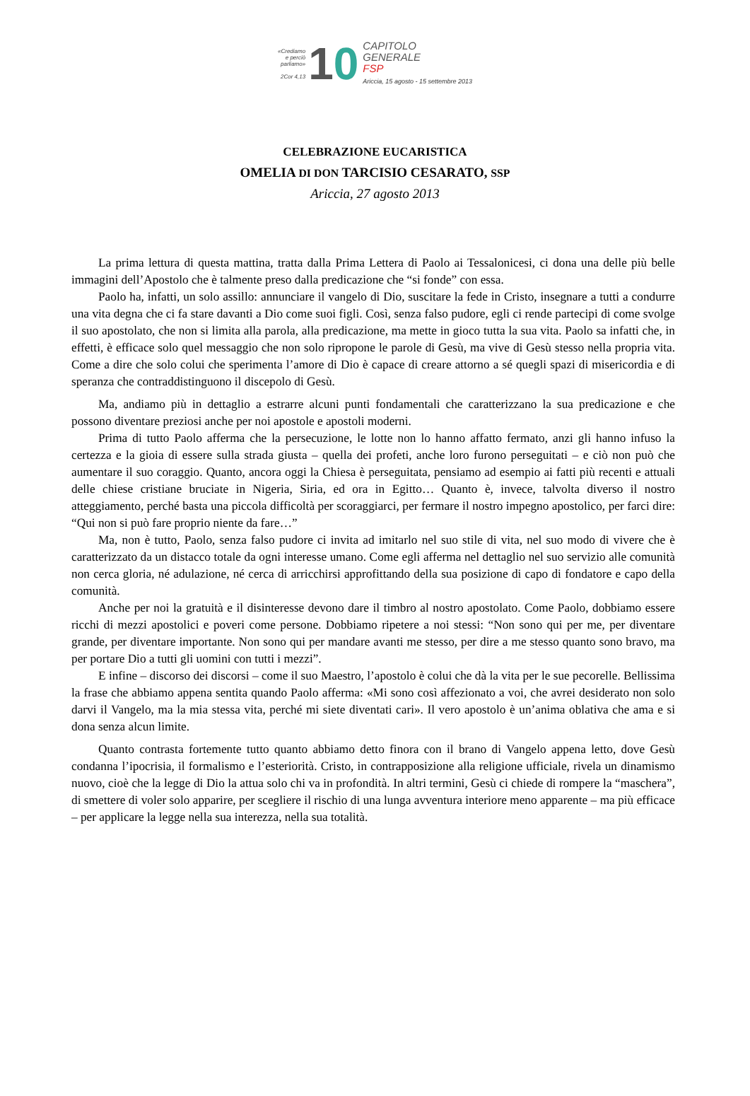«Crediamo
e perciò
parliamo»
2Cor 4,13
10
CAPITOLO
GENERALE
FSP
Ariccia, 15 agosto - 15 settembre 2013
CELEBRAZIONE EUCARISTICA
OMELIA DI DON TARCISIO CESARATO, SSP
Ariccia, 27 agosto 2013
La prima lettura di questa mattina, tratta dalla Prima Lettera di Paolo ai Tessalonicesi, ci dona una delle più belle immagini dell’Apostolo che è talmente preso dalla predicazione che “si fonde” con essa.
Paolo ha, infatti, un solo assillo: annunciare il vangelo di Dio, suscitare la fede in Cristo, insegnare a tutti a condurre una vita degna che ci fa stare davanti a Dio come suoi figli. Così, senza falso pudore, egli ci rende partecipi di come svolge il suo apostolato, che non si limita alla parola, alla predicazione, ma mette in gioco tutta la sua vita. Paolo sa infatti che, in effetti, è efficace solo quel messaggio che non solo ripropone le parole di Gesù, ma vive di Gesù stesso nella propria vita. Come a dire che solo colui che sperimenta l’amore di Dio è capace di creare attorno a sé quegli spazi di misericordia e di speranza che contraddistinguono il discepolo di Gesù.
Ma, andiamo più in dettaglio a estrarre alcuni punti fondamentali che caratterizzano la sua predicazione e che possono diventare preziosi anche per noi apostole e apostoli moderni.
Prima di tutto Paolo afferma che la persecuzione, le lotte non lo hanno affatto fermato, anzi gli hanno infuso la certezza e la gioia di essere sulla strada giusta – quella dei profeti, anche loro furono perseguitati – e ciò non può che aumentare il suo coraggio. Quanto, ancora oggi la Chiesa è perseguitata, pensiamo ad esempio ai fatti più recenti e attuali delle chiese cristiane bruciate in Nigeria, Siria, ed ora in Egitto… Quanto è, invece, talvolta diverso il nostro atteggiamento, perché basta una piccola difficoltà per scoraggiarci, per fermare il nostro impegno apostolico, per farci dire: “Qui non si può fare proprio niente da fare…”
Ma, non è tutto, Paolo, senza falso pudore ci invita ad imitarlo nel suo stile di vita, nel suo modo di vivere che è caratterizzato da un distacco totale da ogni interesse umano. Come egli afferma nel dettaglio nel suo servizio alle comunità non cerca gloria, né adulazione, né cerca di arricchirsi approfittando della sua posizione di capo di fondatore e capo della comunità.
Anche per noi la gratuità e il disinteresse devono dare il timbro al nostro apostolato. Come Paolo, dobbiamo essere ricchi di mezzi apostolici e poveri come persone. Dobbiamo ripetere a noi stessi: “Non sono qui per me, per diventare grande, per diventare importante. Non sono qui per mandare avanti me stesso, per dire a me stesso quanto sono bravo, ma per portare Dio a tutti gli uomini con tutti i mezzi”.
E infine – discorso dei discorsi – come il suo Maestro, l’apostolo è colui che dà la vita per le sue pecorelle. Bellissima la frase che abbiamo appena sentita quando Paolo afferma: «Mi sono così affezionato a voi, che avrei desiderato non solo darvi il Vangelo, ma la mia stessa vita, perché mi siete diventati cari». Il vero apostolo è un’anima oblativa che ama e si dona senza alcun limite.
Quanto contrasta fortemente tutto quanto abbiamo detto finora con il brano di Vangelo appena letto, dove Gesù condanna l’ipocrisia, il formalismo e l’esteriorità. Cristo, in contrapposizione alla religione ufficiale, rivela un dinamismo nuovo, cioè che la legge di Dio la attua solo chi va in profondità. In altri termini, Gesù ci chiede di rompere la “maschera”, di smettere di voler solo apparire, per scegliere il rischio di una lunga avventura interiore meno apparente – ma più efficace – per applicare la legge nella sua interezza, nella sua totalità.